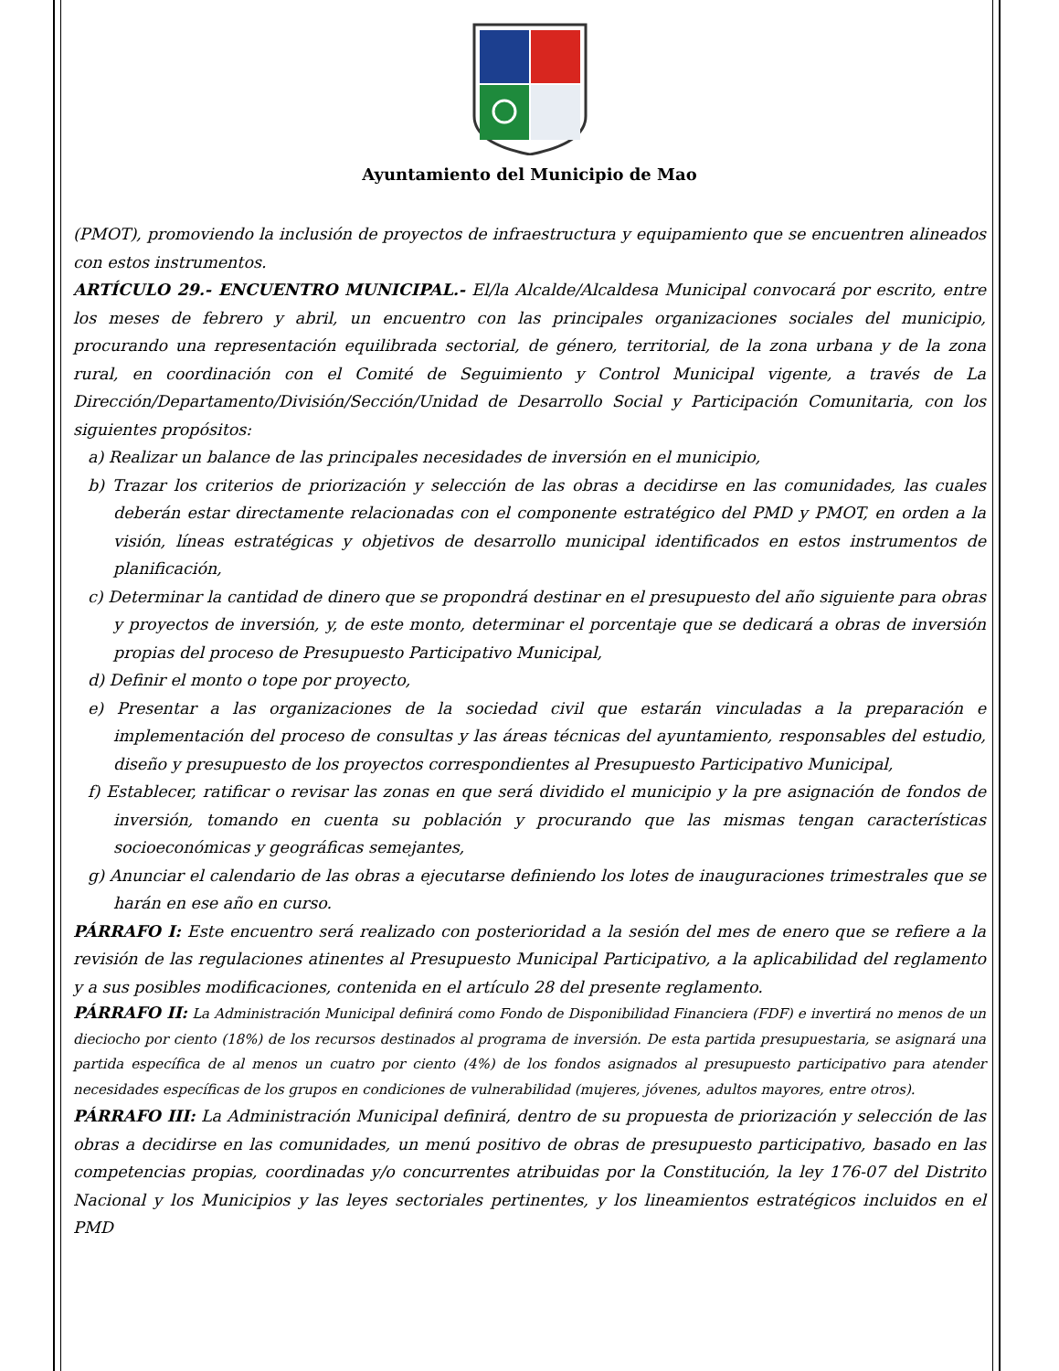Ayuntamiento del Municipio de Mao
(PMOT), promoviendo la inclusión de proyectos de infraestructura y equipamiento que se encuentren alineados con estos instrumentos.
ARTÍCULO 29.- ENCUENTRO MUNICIPAL.- El/la Alcalde/Alcaldesa Municipal convocará por escrito, entre los meses de febrero y abril, un encuentro con las principales organizaciones sociales del municipio, procurando una representación equilibrada sectorial, de género, territorial, de la zona urbana y de la zona rural, en coordinación con el Comité de Seguimiento y Control Municipal vigente, a través de La Dirección/Departamento/División/Sección/Unidad de Desarrollo Social y Participación Comunitaria, con los siguientes propósitos:
a) Realizar un balance de las principales necesidades de inversión en el municipio,
b) Trazar los criterios de priorización y selección de las obras a decidirse en las comunidades, las cuales deberán estar directamente relacionadas con el componente estratégico del PMD y PMOT, en orden a la visión, líneas estratégicas y objetivos de desarrollo municipal identificados en estos instrumentos de planificación,
c) Determinar la cantidad de dinero que se propondrá destinar en el presupuesto del año siguiente para obras y proyectos de inversión, y, de este monto, determinar el porcentaje que se dedicará a obras de inversión propias del proceso de Presupuesto Participativo Municipal,
d) Definir el monto o tope por proyecto,
e) Presentar a las organizaciones de la sociedad civil que estarán vinculadas a la preparación e implementación del proceso de consultas y las áreas técnicas del ayuntamiento, responsables del estudio, diseño y presupuesto de los proyectos correspondientes al Presupuesto Participativo Municipal,
f) Establecer, ratificar o revisar las zonas en que será dividido el municipio y la pre asignación de fondos de inversión, tomando en cuenta su población y procurando que las mismas tengan características socioeconómicas y geográficas semejantes,
g) Anunciar el calendario de las obras a ejecutarse definiendo los lotes de inauguraciones trimestrales que se harán en ese año en curso.
PÁRRAFO I: Este encuentro será realizado con posterioridad a la sesión del mes de enero que se refiere a la revisión de las regulaciones atinentes al Presupuesto Municipal Participativo, a la aplicabilidad del reglamento y a sus posibles modificaciones, contenida en el artículo 28 del presente reglamento.
PÁRRAFO II: La Administración Municipal definirá como Fondo de Disponibilidad Financiera (FDF) e invertirá no menos de un dieciocho por ciento (18%) de los recursos destinados al programa de inversión. De esta partida presupuestaria, se asignará una partida específica de al menos un cuatro por ciento (4%) de los fondos asignados al presupuesto participativo para atender necesidades específicas de los grupos en condiciones de vulnerabilidad (mujeres, jóvenes, adultos mayores, entre otros).
PÁRRAFO III: La Administración Municipal definirá, dentro de su propuesta de priorización y selección de las obras a decidirse en las comunidades, un menú positivo de obras de presupuesto participativo, basado en las competencias propias, coordinadas y/o concurrentes atribuidas por la Constitución, la ley 176-07 del Distrito Nacional y los Municipios y las leyes sectoriales pertinentes, y los lineamientos estratégicos incluidos en el PMD